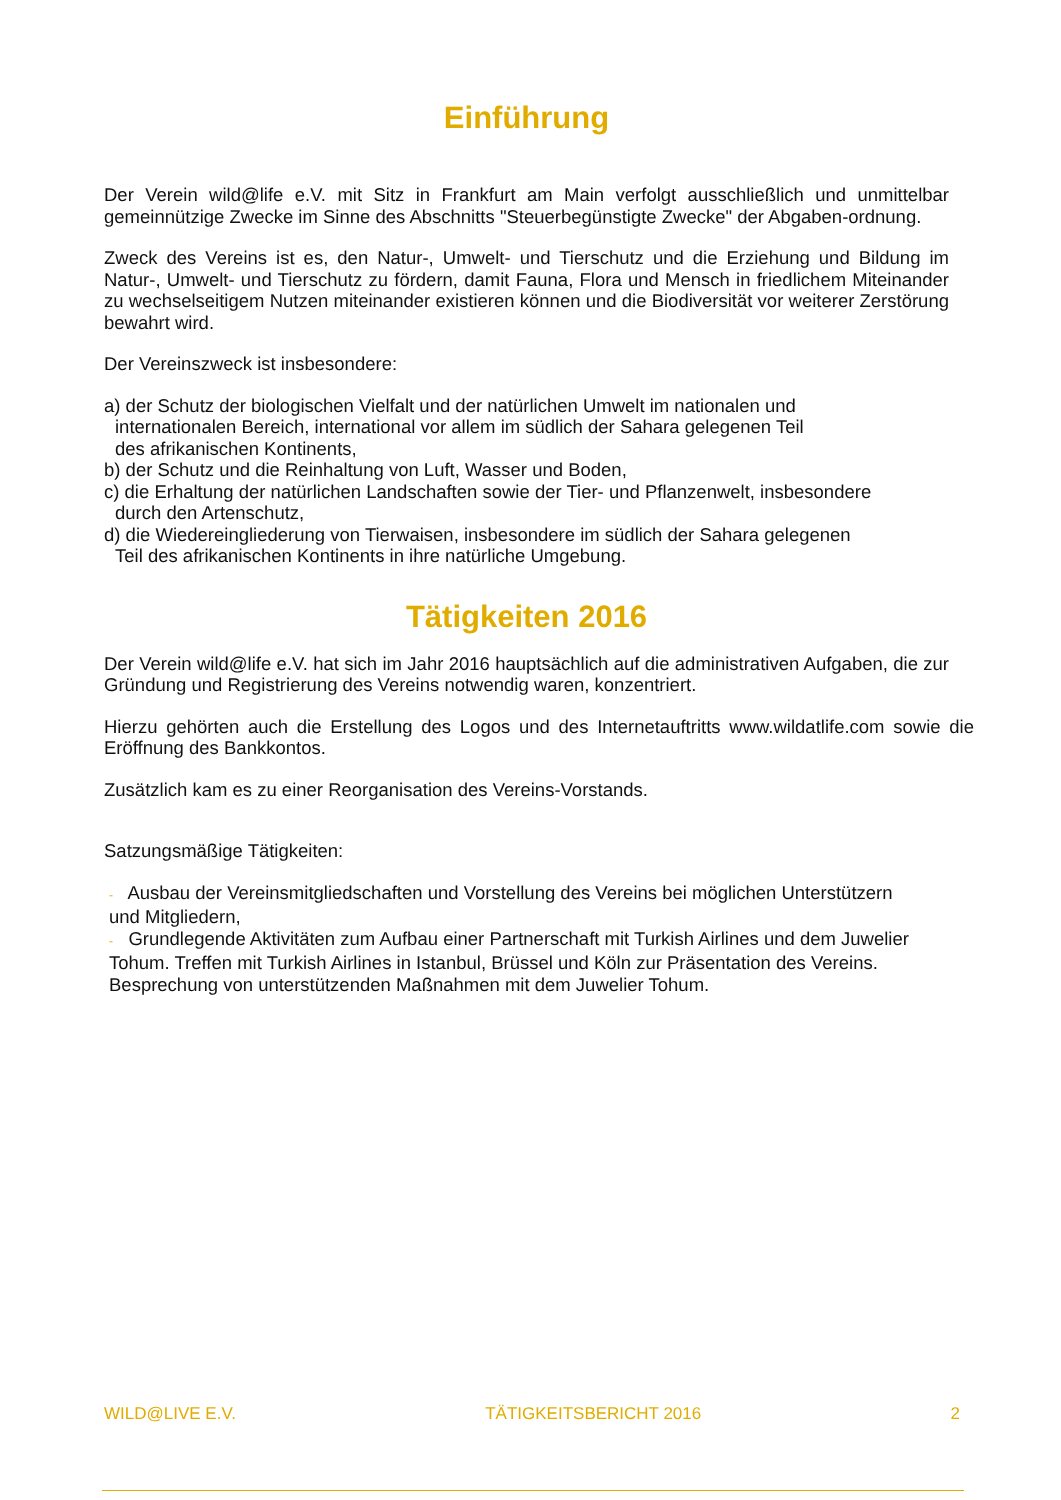Einführung
Der Verein wild@life e.V. mit Sitz in Frankfurt am Main verfolgt ausschließlich und unmittelbar gemeinnützige Zwecke im Sinne des Abschnitts "Steuerbegünstigte Zwecke" der Abgaben-ordnung.
Zweck des Vereins ist es, den Natur-, Umwelt- und Tierschutz und die Erziehung und Bildung im Natur-, Umwelt- und Tierschutz zu fördern, damit Fauna, Flora und Mensch in friedlichem Miteinander zu wechselseitigem Nutzen miteinander existieren können und die Biodiversität vor weiterer Zerstörung bewahrt wird.
Der Vereinszweck ist insbesondere:
a) der Schutz der biologischen Vielfalt und der natürlichen Umwelt im nationalen und
internationalen Bereich, international vor allem im südlich der Sahara gelegenen Teil
des afrikanischen Kontinents,
b) der Schutz und die Reinhaltung von Luft, Wasser und Boden,
c) die Erhaltung der natürlichen Landschaften sowie der Tier- und Pflanzenwelt, insbesondere
durch den Artenschutz,
d) die Wiedereingliederung von Tierwaisen, insbesondere im südlich der Sahara gelegenen
Teil des afrikanischen Kontinents in ihre natürliche Umgebung.
Tätigkeiten 2016
Der Verein wild@life e.V. hat sich im Jahr 2016 hauptsächlich auf die administrativen Aufgaben, die zur Gründung und Registrierung des Vereins notwendig waren, konzentriert.
Hierzu gehörten auch die Erstellung des Logos und des Internetauftritts www.wildatlife.com sowie die Eröffnung des Bankkontos.
Zusätzlich kam es zu einer Reorganisation des Vereins-Vorstands.
Satzungsmäßige Tätigkeiten:
- Ausbau der Vereinsmitgliedschaften und Vorstellung des Vereins bei möglichen Unterstützern
und Mitgliedern,
- Grundlegende Aktivitäten zum Aufbau einer Partnerschaft mit Turkish Airlines und dem Juwelier Tohum. Treffen mit Turkish Airlines in Istanbul, Brüssel und Köln zur Präsentation des Vereins. Besprechung von unterstützenden Maßnahmen mit dem Juwelier Tohum.
WILD@LIVE E.V. TÄTIGKEITSBERICHT 2016 2